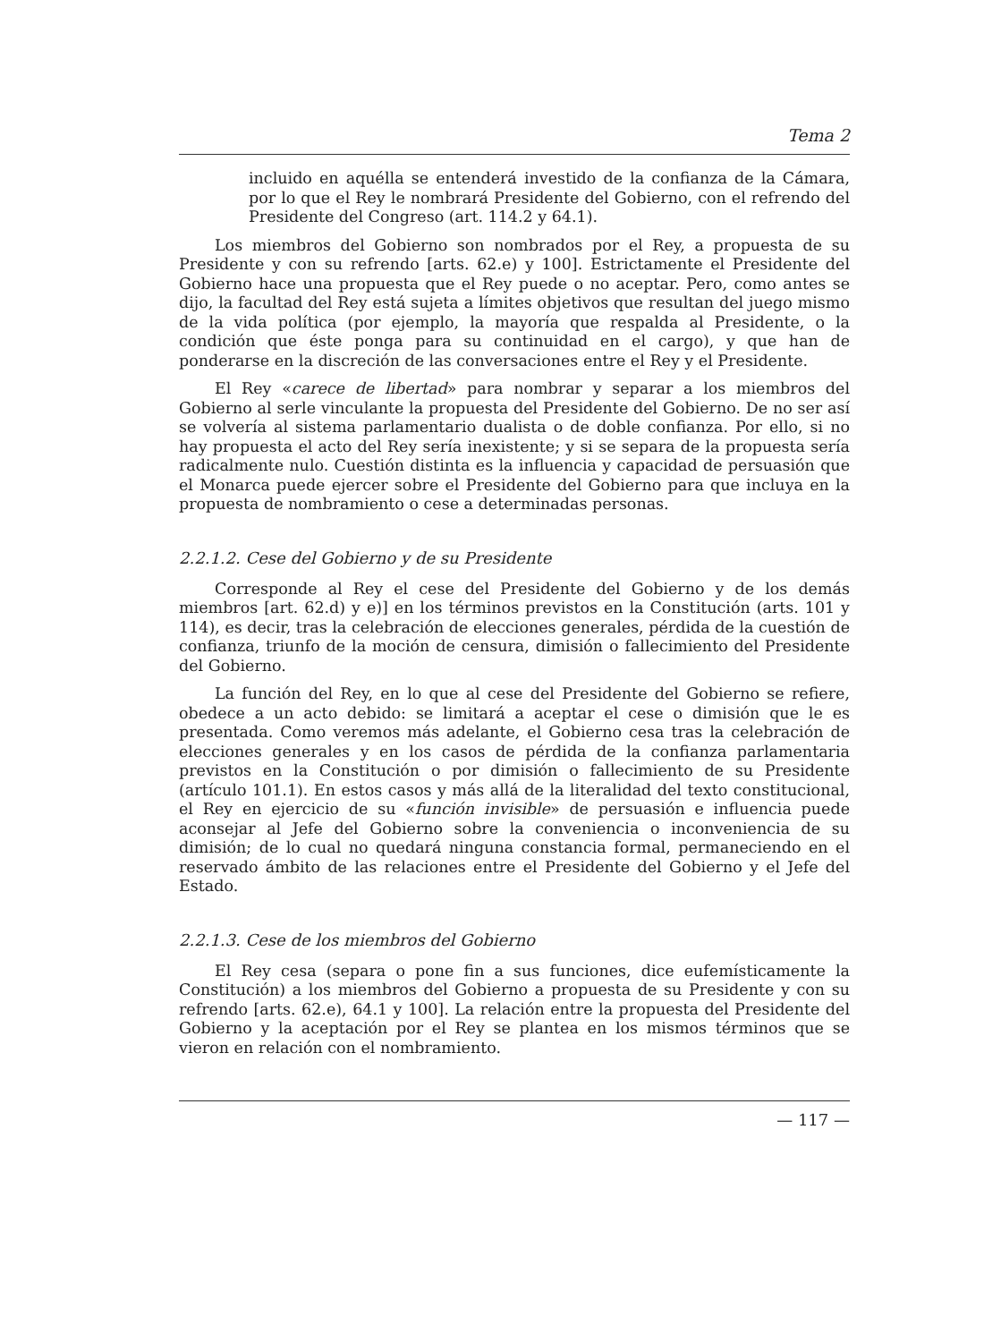Tema 2
incluido en aquélla se entenderá investido de la confianza de la Cámara, por lo que el Rey le nombrará Presidente del Gobierno, con el refrendo del Presidente del Congreso (art. 114.2 y 64.1).
Los miembros del Gobierno son nombrados por el Rey, a propuesta de su Presidente y con su refrendo [arts. 62.e) y 100]. Estrictamente el Presidente del Gobierno hace una propuesta que el Rey puede o no aceptar. Pero, como antes se dijo, la facultad del Rey está sujeta a límites objetivos que resultan del juego mismo de la vida política (por ejemplo, la mayoría que respalda al Presidente, o la condición que éste ponga para su continuidad en el cargo), y que han de ponderarse en la discreción de las conversaciones entre el Rey y el Presidente.
El Rey «carece de libertad» para nombrar y separar a los miembros del Gobierno al serle vinculante la propuesta del Presidente del Gobierno. De no ser así se volvería al sistema parlamentario dualista o de doble confianza. Por ello, si no hay propuesta el acto del Rey sería inexistente; y si se separa de la propuesta sería radicalmente nulo. Cuestión distinta es la influencia y capacidad de persuasión que el Monarca puede ejercer sobre el Presidente del Gobierno para que incluya en la propuesta de nombramiento o cese a determinadas personas.
2.2.1.2. Cese del Gobierno y de su Presidente
Corresponde al Rey el cese del Presidente del Gobierno y de los demás miembros [art. 62.d) y e)] en los términos previstos en la Constitución (arts. 101 y 114), es decir, tras la celebración de elecciones generales, pérdida de la cuestión de confianza, triunfo de la moción de censura, dimisión o fallecimiento del Presidente del Gobierno.
La función del Rey, en lo que al cese del Presidente del Gobierno se refiere, obedece a un acto debido: se limitará a aceptar el cese o dimisión que le es presentada. Como veremos más adelante, el Gobierno cesa tras la celebración de elecciones generales y en los casos de pérdida de la confianza parlamentaria previstos en la Constitución o por dimisión o fallecimiento de su Presidente (artículo 101.1). En estos casos y más allá de la literalidad del texto constitucional, el Rey en ejercicio de su «función invisible» de persuasión e influencia puede aconsejar al Jefe del Gobierno sobre la conveniencia o inconveniencia de su dimisión; de lo cual no quedará ninguna constancia formal, permaneciendo en el reservado ámbito de las relaciones entre el Presidente del Gobierno y el Jefe del Estado.
2.2.1.3. Cese de los miembros del Gobierno
El Rey cesa (separa o pone fin a sus funciones, dice eufemísticamente la Constitución) a los miembros del Gobierno a propuesta de su Presidente y con su refrendo [arts. 62.e), 64.1 y 100]. La relación entre la propuesta del Presidente del Gobierno y la aceptación por el Rey se plantea en los mismos términos que se vieron en relación con el nombramiento.
— 117 —